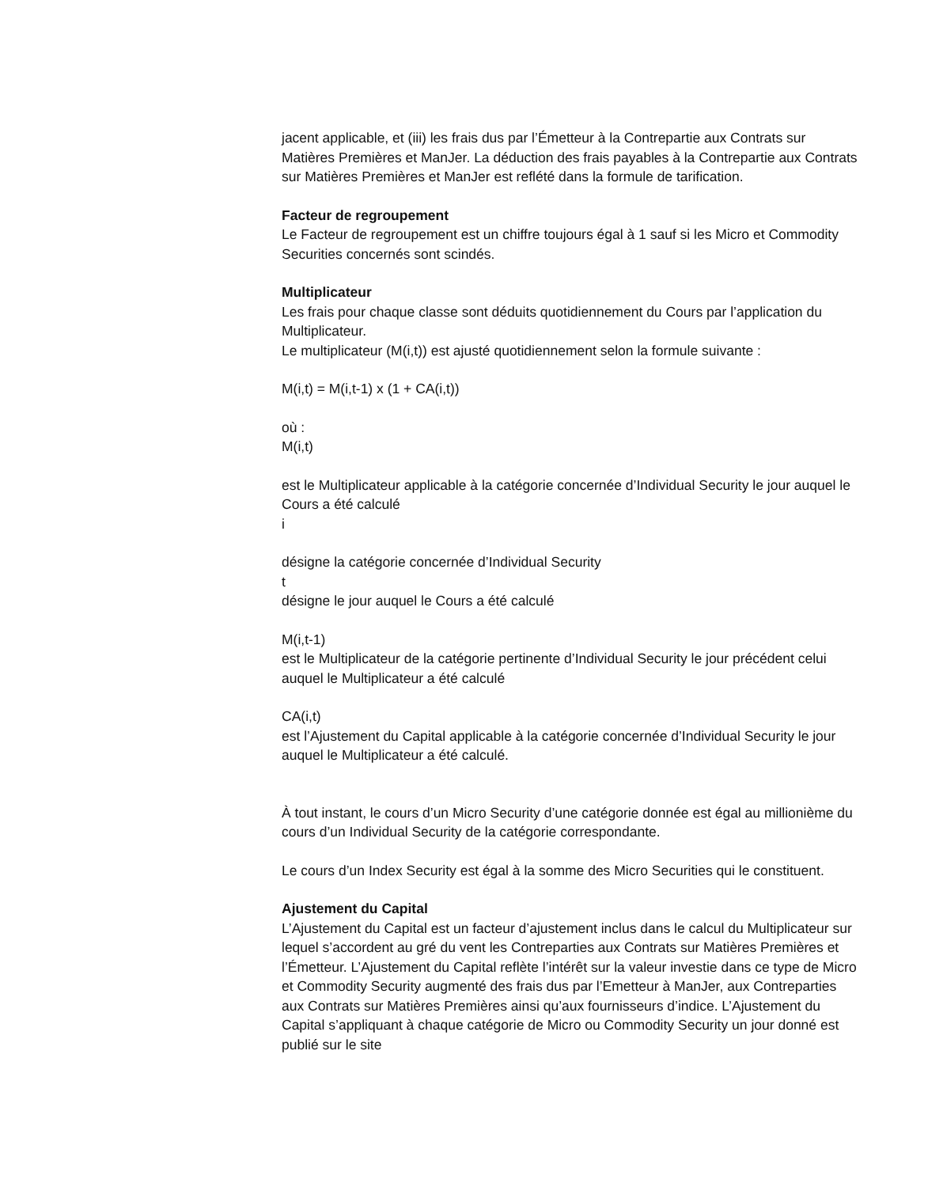jacent applicable, et (iii) les frais dus par l’Émetteur à la Contrepartie aux Contrats sur Matières Premières et ManJer. La déduction des frais payables à la Contrepartie aux Contrats sur Matières Premières et ManJer est reflété dans la formule de tarification.
Facteur de regroupement
Le Facteur de regroupement est un chiffre toujours égal à 1 sauf si les Micro et Commodity Securities concernés sont scindés.
Multiplicateur
Les frais pour chaque classe sont déduits quotidiennement du Cours par l’application du Multiplicateur.
Le multiplicateur (M(i,t)) est ajusté quotidiennement selon la formule suivante :
M(i,t) = M(i,t-1) x (1 + CA(i,t))
où :
M(i,t)
est le Multiplicateur applicable à la catégorie concernée d’Individual Security le jour auquel le Cours a été calculé
i
désigne la catégorie concernée d’Individual Security
t
désigne le jour auquel le Cours a été calculé
M(i,t-1)
est le Multiplicateur de la catégorie pertinente d’Individual Security le jour précédent celui auquel le Multiplicateur a été calculé
CA(i,t)
est l’Ajustement du Capital applicable à la catégorie concernée d’Individual Security le jour auquel le Multiplicateur a été calculé.
À tout instant, le cours d’un Micro Security d’une catégorie donnée est égal au millionième du cours d’un Individual Security de la catégorie correspondante.
Le cours d’un Index Security est égal à la somme des Micro Securities qui le constituent.
Ajustement du Capital
L’Ajustement du Capital est un facteur d’ajustement inclus dans le calcul du Multiplicateur sur lequel s’accordent au gré du vent les Contreparties aux Contrats sur Matières Premières et l’Émetteur. L’Ajustement du Capital reflète l’intérêt sur la valeur investie dans ce type de Micro et Commodity Security augmenté des frais dus par l’Emetteur à ManJer, aux Contreparties aux Contrats sur Matières Premières ainsi qu’aux fournisseurs d’indice. L’Ajustement du Capital s’appliquant à chaque catégorie de Micro ou Commodity Security un jour donné est publié sur le site